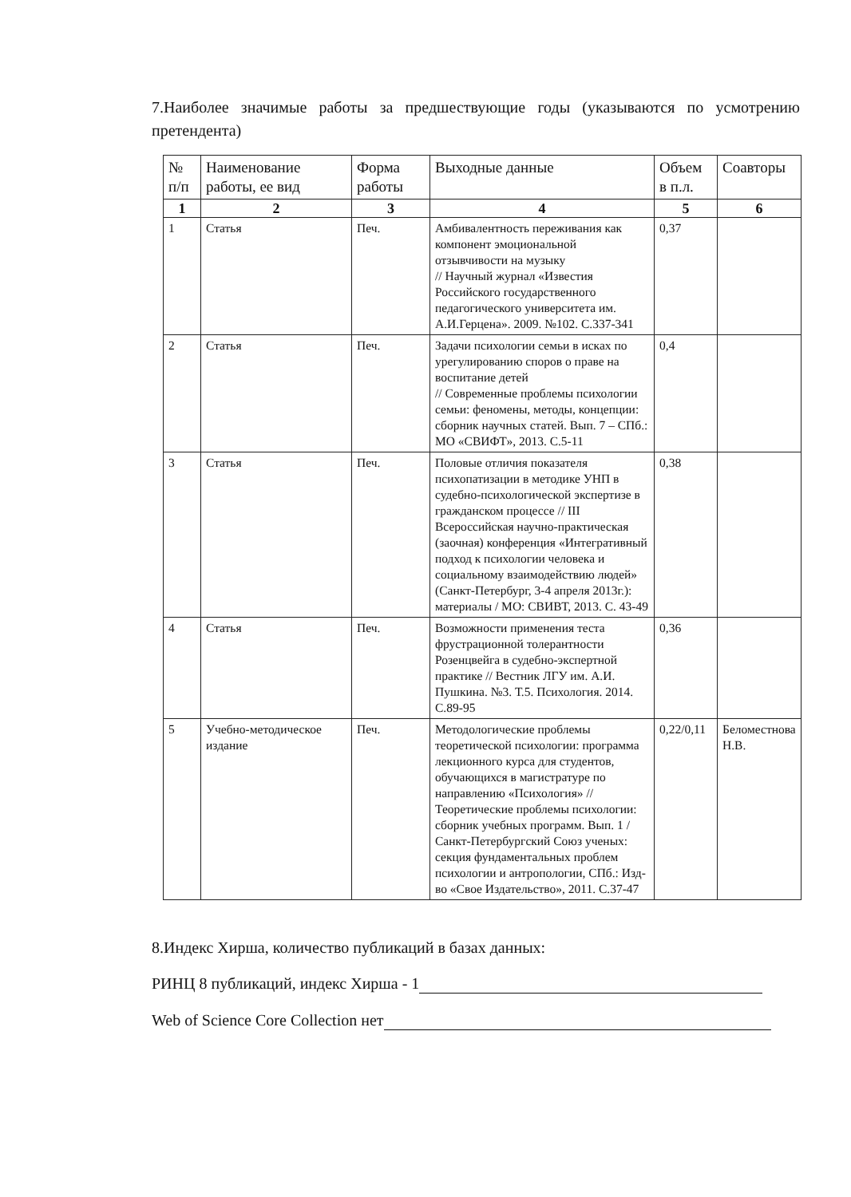7.Наиболее значимые работы за предшествующие годы (указываются по усмотрению претендента)
| № п/п | Наименование работы, ее вид | Форма работы | Выходные данные | Объем в п.л. | Соавторы |
| --- | --- | --- | --- | --- | --- |
| 1 | 2 | 3 | 4 | 5 | 6 |
| 1 | Статья | Печ. | Амбивалентность переживания как компонент эмоциональной отзывчивости на музыку // Научный журнал «Известия Российского государственного педагогического университета им. А.И.Герцена». 2009. №102. С.337-341 | 0,37 | |
| 2 | Статья | Печ. | Задачи психологии семьи в исках по урегулированию споров о праве на воспитание детей // Современные проблемы психологии семьи: феномены, методы, концепции: сборник научных статей. Вып. 7 – СПб.: МО «СВИФТ», 2013. С.5-11 | 0,4 | |
| 3 | Статья | Печ. | Половые отличия показателя психопатизации в методике УНП в судебно-психологической экспертизе в гражданском процессе // III Всероссийская научно-практическая (заочная) конференция «Интегративный подход к психологии человека и социальному взаимодействию людей» (Санкт-Петербург, 3-4 апреля 2013г.): материалы / МО: СВИВТ, 2013. С. 43-49 | 0,38 | |
| 4 | Статья | Печ. | Возможности применения теста фрустрационной толерантности Розенцвейга в судебно-экспертной практике // Вестник ЛГУ им. А.И. Пушкина. №3. Т.5. Психология. 2014. С.89-95 | 0,36 | |
| 5 | Учебно-методическое издание | Печ. | Методологические проблемы теоретической психологии: программа лекционного курса для студентов, обучающихся в магистратуре по направлению «Психология» // Теоретические проблемы психологии: сборник учебных программ. Вып. 1 / Санкт-Петербургский Союз ученых: секция фундаментальных проблем психологии и антропологии, СПб.: Изд-во «Свое Издательство», 2011. С.37-47 | 0,22/0,11 | Беломестнова Н.В. |
8.Индекс Хирша, количество публикаций в базах данных:
РИНЦ 8 публикаций, индекс Хирша - 1
Web of Science Core Collection нет